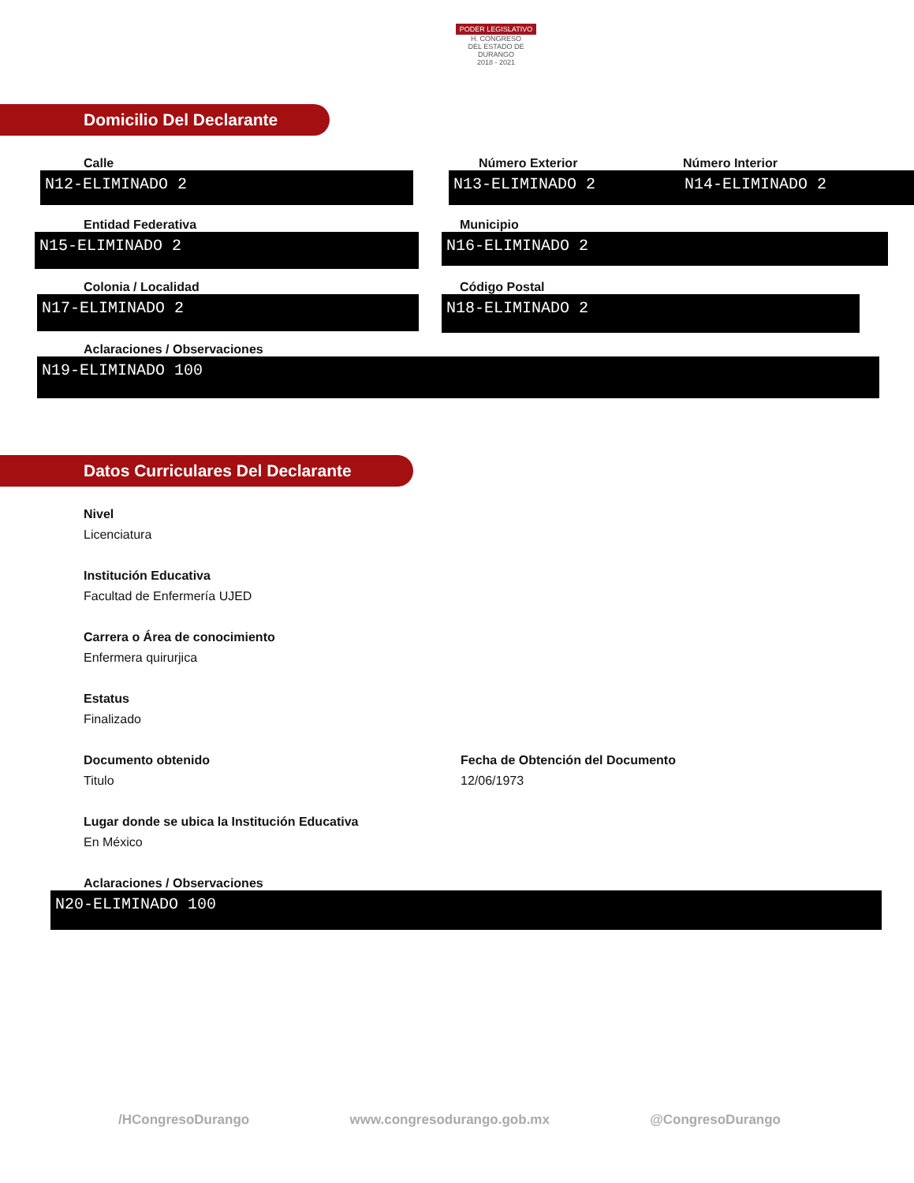PODER LEGISLATIVO
H. CONGRESO
DEL ESTADO DE DURANGO
2018 - 2021
Domicilio Del Declarante
Calle
N12-ELIMINADO 2
Número Exterior
N13-ELIMINADO 2
Número Interior
N14-ELIMINADO 2
Entidad Federativa
N15-ELIMINADO 2
Municipio
N16-ELIMINADO 2
Colonia / Localidad
N17-ELIMINADO 2
Código Postal
N18-ELIMINADO 2
Aclaraciones / Observaciones
N19-ELIMINADO 100
Datos Curriculares Del Declarante
Nivel
Licenciatura
Institución Educativa
Facultad de Enfermería UJED
Carrera o Área de conocimiento
Enfermera quirurjica
Estatus
Finalizado
Documento obtenido
Titulo
Fecha de Obtención del Documento
12/06/1973
Lugar donde se ubica la Institución Educativa
En México
Aclaraciones / Observaciones
N20-ELIMINADO 100
/HCongresoDurango www.congresodurango.gob.mx @CongresoDurango